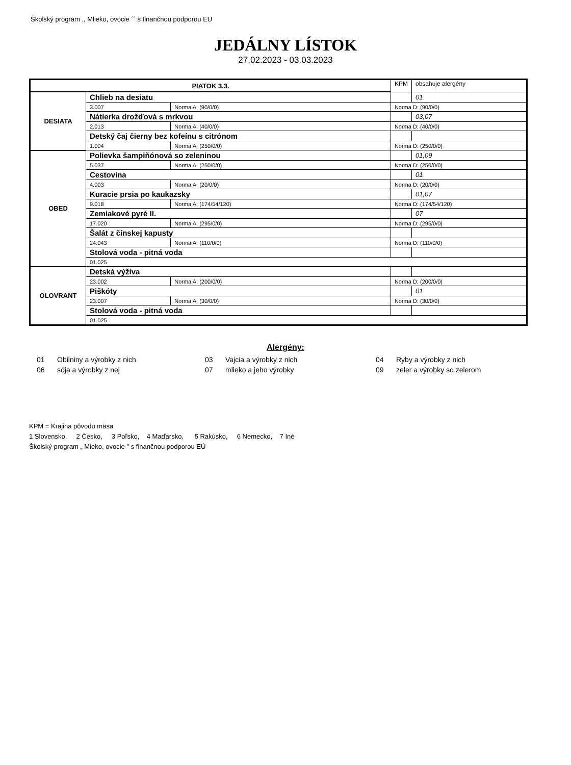Školský program ,, Mlieko, ovocie ´´ s finančnou podporou EU
JEDÁLNY LÍSTOK
27.02.2023 - 03.03.2023
| PIATOK 3.3. | | | | KPM | obsahuje alergény |
| DESIATA | Chlieb na desiatu | | | | 01 |
| | 3.007 | Norma A: (90/0/0) | Norma D: (90/0/0) | | |
| | Nátierka drožďová s mrkvou | | | | 03,07 |
| | 2.013 | Norma A: (40/0/0) | Norma D: (40/0/0) | | |
| | Detský čaj čierny bez kofeínu s citrónom | | | | |
| | 1.004 | Norma A: (250/0/0) | Norma D: (250/0/0) | | |
| OBED | Polievka šampiňónová so zeleninou | | | | 01,09 |
| | 5.037 | Norma A: (250/0/0) | Norma D: (250/0/0) | | |
| | Cestovina | | | | 01 |
| | 4.003 | Norma A: (20/0/0) | Norma D: (20/0/0) | | |
| | Kuracie prsia po kaukazsky | | | | 01,07 |
| | 9.018 | Norma A: (174/54/120) | Norma D: (174/54/120) | | |
| | Zemiakové pyré II. | | | | 07 |
| | 17.020 | Norma A: (295/0/0) | Norma D: (295/0/0) | | |
| | Šalát z čínskej kapusty | | | | |
| | 24.043 | Norma A: (110/0/0) | Norma D: (110/0/0) | | |
| | Stolová voda - pitná voda | | | | |
| | 01.025 | | | | |
| OLOVRANT | Detská výživa | | | | |
| | 23.002 | Norma A: (200/0/0) | Norma D: (200/0/0) | | |
| | Piškóty | | | | 01 |
| | 23.007 | Norma A: (30/0/0) | Norma D: (30/0/0) | | |
| | Stolová voda - pitná voda | | | | |
| | 01.025 | | | | |
Alergény:
| 01 | Obilniny a výrobky z nich | 03 | Vajcia a výrobky z nich | 04 | Ryby a výrobky z nich |
| 06 | sója a výrobky z nej | 07 | mlieko a jeho výrobky | 09 | zeler a výrobky so zelerom |
KPM = Krajina pôvodu mäsa
1 Slovensko, 2 Česko, 3 Poľsko, 4 Maďarsko, 5 Rakúsko, 6 Nemecko, 7 Iné
Školský program „ Mieko, ovocie " s finančnou podporou EÚ